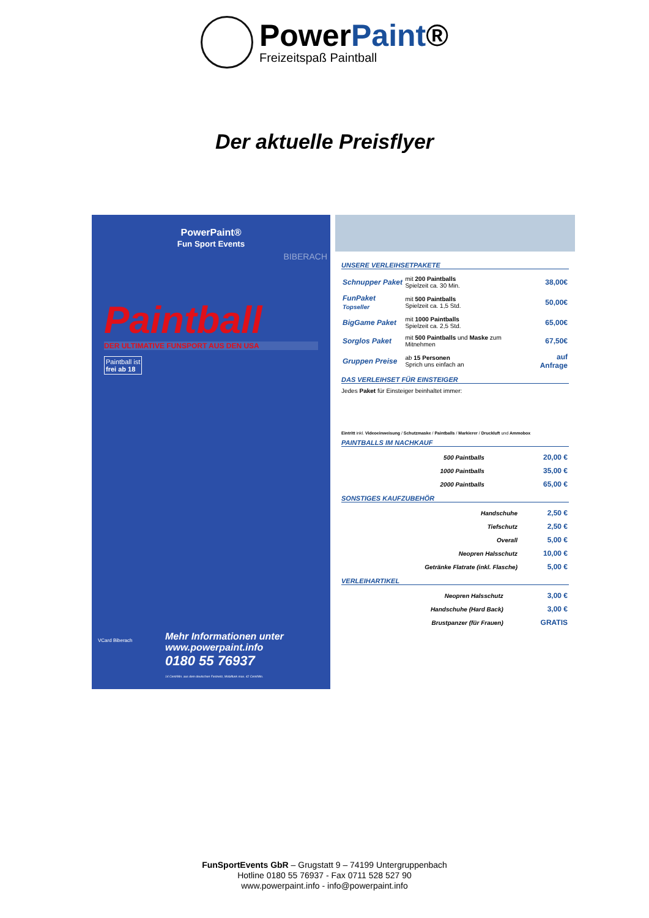PowerPaint®
Freizeitspaß Paintball
Der aktuelle Preisflyer
PowerPaint®
Fun Sport Events
Paintball
DER ULTIMATIVE FUNSPORT AUS DEN USA
Paintball ist
frei ab 18
BIBERACH
VCard Biberach
Mehr Informationen unter
www.powerpaint.info
0180 55 76937
14 Cent/Min. aus dem deutschen Festnetz, Mobilfunk max. 42 Cent/Min.
UNSERE VERLEIHSETPAKETE
| Schnupper Paket | mit 200 Paintballs Spielzeit ca. 30 Min. | 38,00€ |
| FunPaket Topseller | mit 500 Paintballs Spielzeit ca. 1,5 Std. | 50,00€ |
| BigGame Paket | mit 1000 Paintballs Spielzeit ca. 2,5 Std. | 65,00€ |
| Sorglos Paket | mit 500 Paintballs und Maske zum Mitnehmen | 67,50€ |
| Gruppen Preise | ab 15 Personen Sprich uns einfach an | auf Anfrage |
DAS VERLEIHSET FÜR EINSTEIGER
Jedes Paket für Einsteiger beinhaltet immer:
Eintritt inkl. Videoeinweisung / Schutzmaske / Paintballs / Markierer / Druckluft und Ammobox
PAINTBALLS IM NACHKAUF
| 500 Paintballs | 20,00 € |
| 1000 Paintballs | 35,00 € |
| 2000 Paintballs | 65,00 € |
SONSTIGES KAUFZUBEHÖR
| Handschuhe | 2,50 € |
| Tiefschutz | 2,50 € |
| Overall | 5,00 € |
| Neopren Halsschutz | 10,00 € |
| Getränke Flatrate (inkl. Flasche) | 5,00 € |
VERLEIHARTIKEL
| Neopren Halsschutz | 3,00 € |
| Handschuhe (Hard Back) | 3,00 € |
| Brustpanzer (für Frauen) | GRATIS |
FunSportEvents GbR – Grugstatt 9 – 74199 Untergruppenbach
Hotline 0180 55 76937 - Fax 0711 528 527 90
www.powerpaint.info - info@powerpaint.info